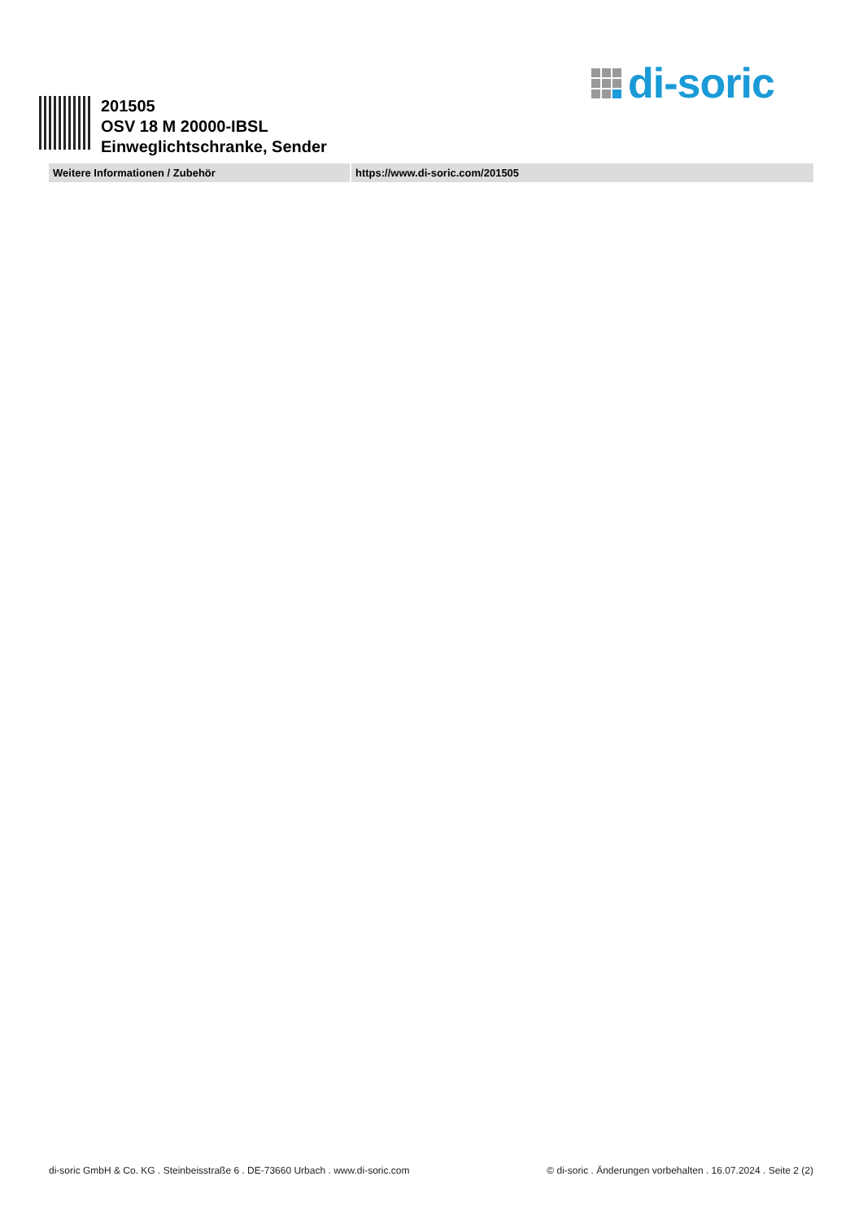di-soric
201505
OSV 18 M 20000-IBSL
Einweglichtschranke, Sender
| Weitere Informationen / Zubehör | | https://www.di-soric.com/201505 |
di-soric GmbH & Co. KG . Steinbeisstraße 6 . DE-73660 Urbach . www.di-soric.com © di-soric . Änderungen vorbehalten . 16.07.2024 . Seite 2 (2)